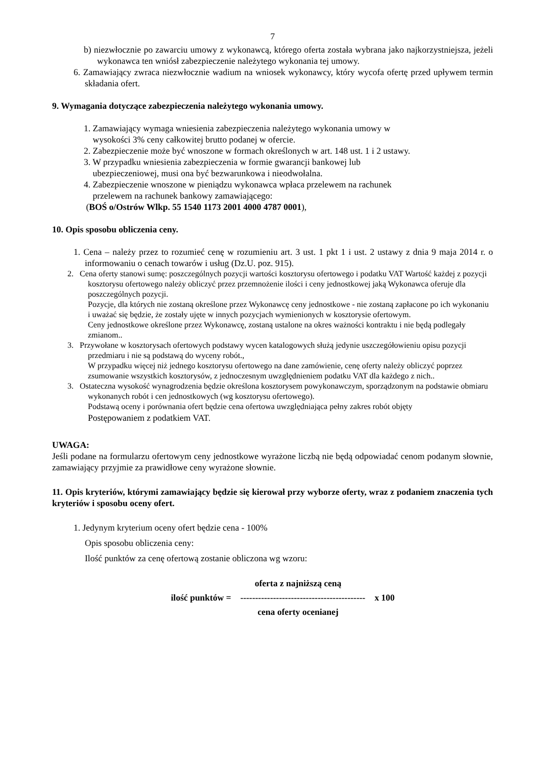7
b) niezwłocznie po zawarciu umowy z wykonawcą, którego oferta została wybrana jako najkorzystniejsza, jeżeli wykonawca ten wniósł zabezpieczenie należytego wykonania tej umowy.
6. Zamawiający zwraca niezwłocznie wadium na wniosek wykonawcy, który wycofa ofertę przed upływem termin składania ofert.
9. Wymagania dotyczące zabezpieczenia należytego wykonania umowy.
1. Zamawiający wymaga wniesienia zabezpieczenia należytego wykonania umowy w
wysokości 3% ceny całkowitej brutto podanej w ofercie.
2. Zabezpieczenie może być wnoszone w formach określonych w art. 148 ust. 1 i 2 ustawy.
3. W przypadku wniesienia zabezpieczenia w formie gwarancji bankowej lub
ubezpieczeniowej, musi ona być bezwarunkowa i nieodwołalna.
4. Zabezpieczenie wnoszone w pieniądzu wykonawca wpłaca przelewem na rachunek
przelewem na rachunek bankowy zamawiającego:
(BOŚ o/Ostrów Wlkp. 55 1540 1173 2001 4000 4787 0001),
10. Opis sposobu obliczenia ceny.
1. Cena – należy przez to rozumieć cenę w rozumieniu art. 3 ust. 1 pkt 1 i ust. 2 ustawy z dnia 9 maja 2014 r. o informowaniu o cenach towarów i usług (Dz.U. poz. 915).
2. Cena oferty stanowi sumę: poszczególnych pozycji wartości kosztorysu ofertowego i podatku VAT Wartość każdej z pozycji kosztorysu ofertowego należy obliczyć przez przemnożenie ilości i ceny jednostkowej jaką Wykonawca oferuje dla poszczególnych pozycji.
Pozycje, dla których nie zostaną określone przez Wykonawcę ceny jednostkowe - nie zostaną zapłacone po ich wykonaniu i uważać się będzie, że zostały ujęte w innych pozycjach wymienionych w kosztorysie ofertowym.
Ceny jednostkowe określone przez Wykonawcę, zostaną ustalone na okres ważności kontraktu i nie będą podlegały zmianom..
3. Przywołane w kosztorysach ofertowych podstawy wycen katalogowych służą jedynie uszczegółowieniu opisu pozycji przedmiaru i nie są podstawą do wyceny robót.,
W przypadku więcej niż jednego kosztorysu ofertowego na dane zamówienie, cenę oferty należy obliczyć poprzez zsumowanie wszystkich kosztorysów, z jednoczesnym uwzględnieniem podatku VAT dla każdego z nich..
3. Ostateczna wysokość wynagrodzenia będzie określona kosztorysem powykonawczym, sporządzonym na podstawie obmiaru wykonanych robót i cen jednostkowych (wg kosztorysu ofertowego).
Podstawą oceny i porównania ofert będzie cena ofertowa uwzględniająca pełny zakres robót objęty
Postępowaniem z podatkiem VAT.
UWAGA:
Jeśli podane na formularzu ofertowym ceny jednostkowe wyrażone liczbą nie będą odpowiadać cenom podanym słownie, zamawiający przyjmie za prawidłowe ceny wyrażone słownie.
11. Opis kryteriów, którymi zamawiający będzie się kierował przy wyborze oferty, wraz z podaniem znaczenia tych kryteriów i sposobu oceny ofert.
1. Jedynym kryterium oceny ofert będzie cena - 100%
Opis sposobu obliczenia ceny:
Ilość punktów za cenę ofertową zostanie obliczona wg wzoru:
oferta z najniższą ceną
ilość punktów = ------------------------------------------ x 100
cena oferty ocenianej